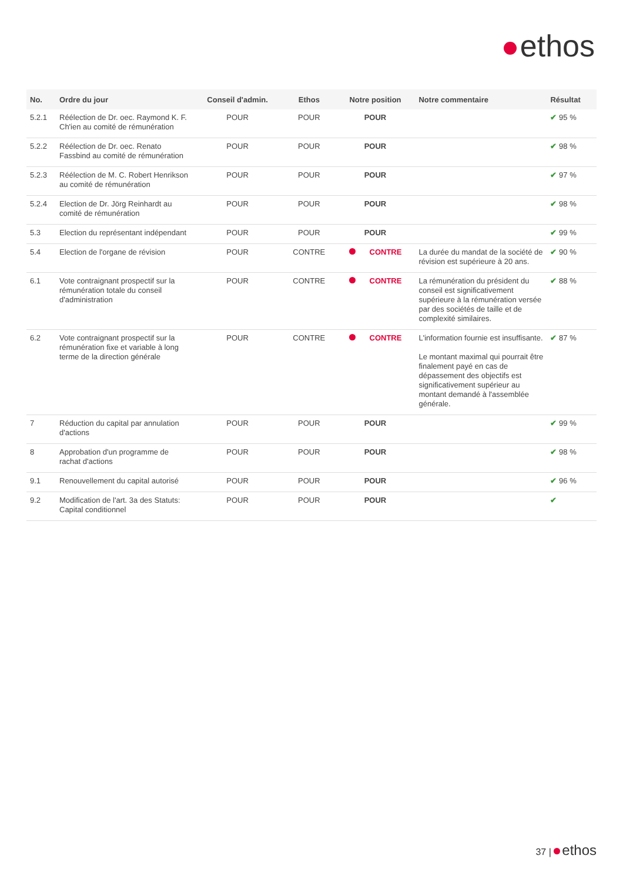ethos
| No. | Ordre du jour | Conseil d'admin. | Ethos | Notre position | Notre commentaire | Résultat |
| --- | --- | --- | --- | --- | --- | --- |
| 5.2.1 | Réélection de Dr. oec. Raymond K. F. Ch'ien au comité de rémunération | POUR | POUR | POUR | | ✔ 95 % |
| 5.2.2 | Réélection de Dr. oec. Renato Fassbind au comité de rémunération | POUR | POUR | POUR | | ✔ 98 % |
| 5.2.3 | Réélection de M. C. Robert Henrikson au comité de rémunération | POUR | POUR | POUR | | ✔ 97 % |
| 5.2.4 | Election de Dr. Jörg Reinhardt au comité de rémunération | POUR | POUR | POUR | | ✔ 98 % |
| 5.3 | Election du représentant indépendant | POUR | POUR | POUR | | ✔ 99 % |
| 5.4 | Election de l'organe de révision | POUR | CONTRE | CONTRE | La durée du mandat de la société de révision est supérieure à 20 ans. | ✔ 90 % |
| 6.1 | Vote contraignant prospectif sur la rémunération totale du conseil d'administration | POUR | CONTRE | CONTRE | La rémunération du président du conseil est significativement supérieure à la rémunération versée par des sociétés de taille et de complexité similaires. | ✔ 88 % |
| 6.2 | Vote contraignant prospectif sur la rémunération fixe et variable à long terme de la direction générale | POUR | CONTRE | CONTRE | L'information fournie est insuffisante. Le montant maximal qui pourrait être finalement payé en cas de dépassement des objectifs est significativement supérieur au montant demandé à l'assemblée générale. | ✔ 87 % |
| 7 | Réduction du capital par annulation d'actions | POUR | POUR | POUR | | ✔ 99 % |
| 8 | Approbation d'un programme de rachat d'actions | POUR | POUR | POUR | | ✔ 98 % |
| 9.1 | Renouvellement du capital autorisé | POUR | POUR | POUR | | ✔ 96 % |
| 9.2 | Modification de l'art. 3a des Statuts: Capital conditionnel | POUR | POUR | POUR | | ✔ |
37 | ethos